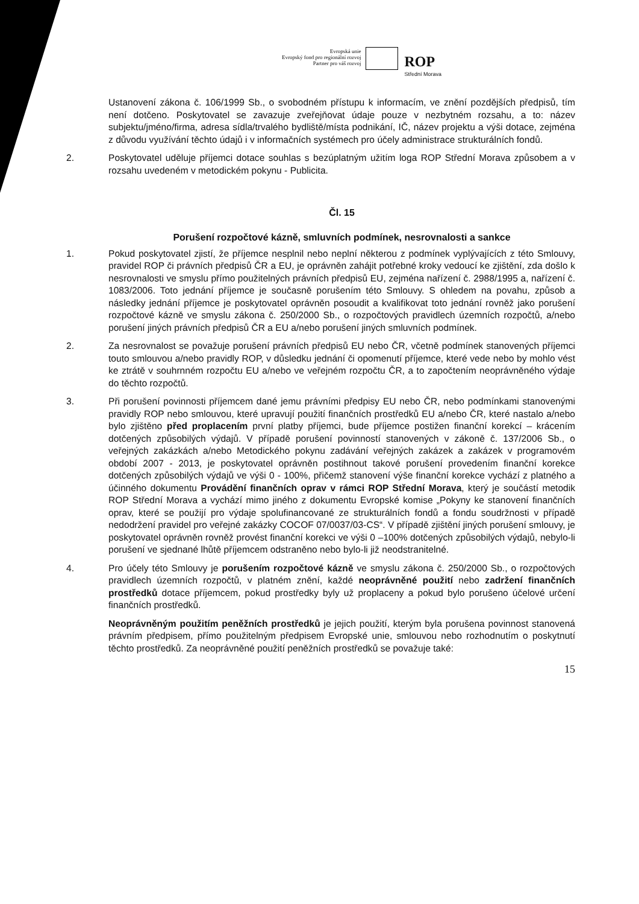Evropská unie
Evropský fond pro regionální rozvoj
Partner pro váš rozvoj
ROP
Střední Morava
Ustanovení zákona č. 106/1999 Sb., o svobodném přístupu k informacím, ve znění pozdějších předpisů, tím není dotčeno. Poskytovatel se zavazuje zveřejňovat údaje pouze v nezbytném rozsahu, a to: název subjektu/jméno/firma, adresa sídla/trvalého bydliště/místa podnikání, IČ, název projektu a výši dotace, zejména z důvodu využívání těchto údajů i v informačních systémech pro účely administrace strukturálních fondů.
2. Poskytovatel uděluje příjemci dotace souhlas s bezúplatným užitím loga ROP Střední Morava způsobem a v rozsahu uvedeném v metodickém pokynu - Publicita.
Čl. 15
Porušení rozpočtové kázně, smluvních podmínek, nesrovnalosti a sankce
1. Pokud poskytovatel zjistí, že příjemce nesplnil nebo neplní některou z podmínek vyplývajících z této Smlouvy, pravidel ROP či právních předpisů ČR a EU, je oprávněn zahájit potřebné kroky vedoucí ke zjištění, zda došlo k nesrovnalosti ve smyslu přímo použitelných právních předpisů EU, zejména nařízení č. 2988/1995 a, nařízení č. 1083/2006. Toto jednání příjemce je současně porušením této Smlouvy. S ohledem na povahu, způsob a následky jednání příjemce je poskytovatel oprávněn posoudit a kvalifikovat toto jednání rovněž jako porušení rozpočtové kázně ve smyslu zákona č. 250/2000 Sb., o rozpočtových pravidlech územních rozpočtů, a/nebo porušení jiných právních předpisů ČR a EU a/nebo porušení jiných smluvních podmínek.
2. Za nesrovnalost se považuje porušení právních předpisů EU nebo ČR, včetně podmínek stanovených příjemci touto smlouvou a/nebo pravidly ROP, v důsledku jednání či opomenutí příjemce, které vede nebo by mohlo vést ke ztrátě v souhrnném rozpočtu EU a/nebo ve veřejném rozpočtu ČR, a to započtením neoprávněného výdaje do těchto rozpočtů.
3. Při porušení povinnosti příjemcem dané jemu právními předpisy EU nebo ČR, nebo podmínkami stanovenými pravidly ROP nebo smlouvou, které upravují použití finančních prostředků EU a/nebo ČR, které nastalo a/nebo bylo zjištěno před proplacením první platby příjemci, bude příjemce postižen finanční korekcí – krácením dotčených způsobilých výdajů. V případě porušení povinností stanovených v zákoně č. 137/2006 Sb., o veřejných zakázkách a/nebo Metodického pokynu zadávání veřejných zakázek a zakázek v programovém období 2007 - 2013, je poskytovatel oprávněn postihnout takové porušení provedením finanční korekce dotčených způsobilých výdajů ve výši 0 - 100%, přičemž stanovení výše finanční korekce vychází z platného a účinného dokumentu Provádění finančních oprav v rámci ROP Střední Morava, který je součástí metodik ROP Střední Morava a vychází mimo jiného z dokumentu Evropské komise „Pokyny ke stanovení finančních oprav, které se použijí pro výdaje spolufinancované ze strukturálních fondů a fondu soudržnosti v případě nedodržení pravidel pro veřejné zakázky COCOF 07/0037/03-CS“. V případě zjištění jiných porušení smlouvy, je poskytovatel oprávněn rovněž provést finanční korekci ve výši 0 –100% dotčených způsobilých výdajů, nebylo-li porušení ve sjednané lhůtě příjemcem odstraněno nebo bylo-li již neodstranitelné.
4. Pro účely této Smlouvy je porušením rozpočtové kázně ve smyslu zákona č. 250/2000 Sb., o rozpočtových pravidlech územních rozpočtů, v platném znění, každé neoprávněné použití nebo zadržení finančních prostředků dotace příjemcem, pokud prostředky byly už proplaceny a pokud bylo porušeno účelové určení finančních prostředků.
Neoprávněným použitím peněžních prostředků je jejich použití, kterým byla porušena povinnost stanovená právním předpisem, přímo použitelným předpisem Evropské unie, smlouvou nebo rozhodnutím o poskytnutí těchto prostředků. Za neoprávněné použití peněžních prostředků se považuje také:
15